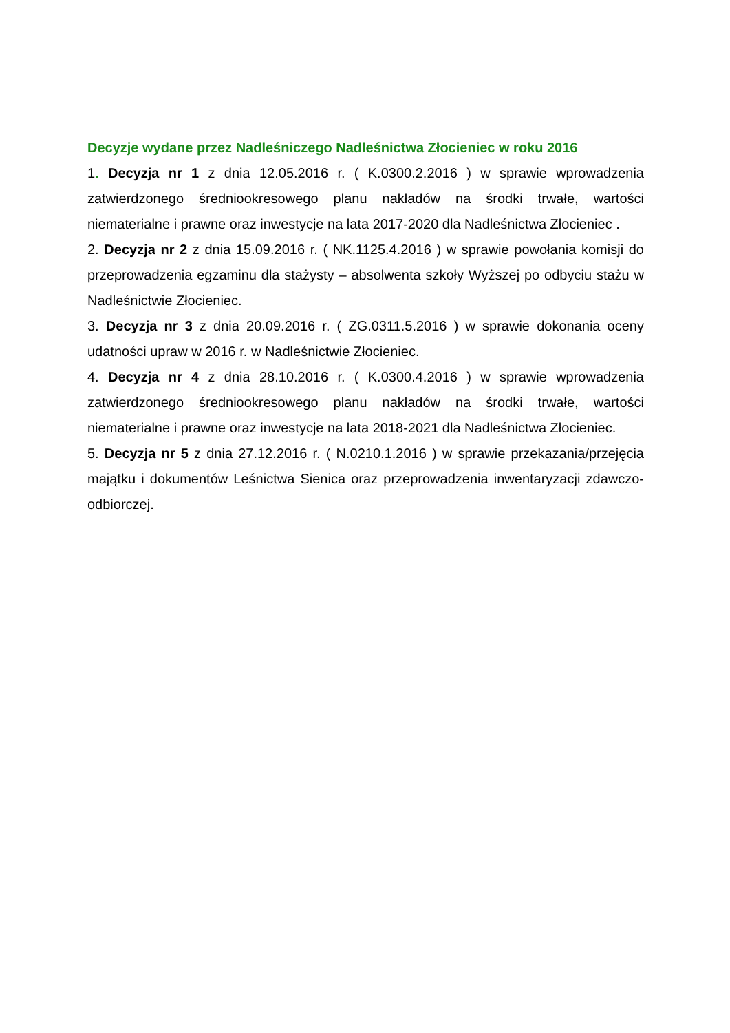Decyzje wydane przez Nadleśniczego Nadleśnictwa Złocieniec w roku 2016
1. Decyzja nr 1 z dnia 12.05.2016 r. ( K.0300.2.2016 ) w sprawie wprowadzenia zatwierdzonego średniookresowego planu nakładów na środki trwałe, wartości niematerialne i prawne oraz inwestycje na lata 2017-2020 dla Nadleśnictwa Złocieniec .
2. Decyzja nr 2 z dnia 15.09.2016 r. ( NK.1125.4.2016 ) w sprawie powołania komisji do przeprowadzenia egzaminu dla stażysty – absolwenta szkoły Wyższej po odbyciu stażu w Nadleśnictwie Złocieniec.
3. Decyzja nr 3 z dnia 20.09.2016 r. ( ZG.0311.5.2016 ) w sprawie dokonania oceny udatności upraw w 2016 r. w Nadleśnictwie Złocieniec.
4. Decyzja nr 4 z dnia 28.10.2016 r. ( K.0300.4.2016 ) w sprawie wprowadzenia zatwierdzonego średniookresowego planu nakładów na środki trwałe, wartości niematerialne i prawne oraz inwestycje na lata 2018-2021 dla Nadleśnictwa Złocieniec.
5. Decyzja nr 5 z dnia 27.12.2016 r. ( N.0210.1.2016 ) w sprawie przekazania/przejęcia majątku i dokumentów Leśnictwa Sienica oraz przeprowadzenia inwentaryzacji zdawczo-odbiorczej.